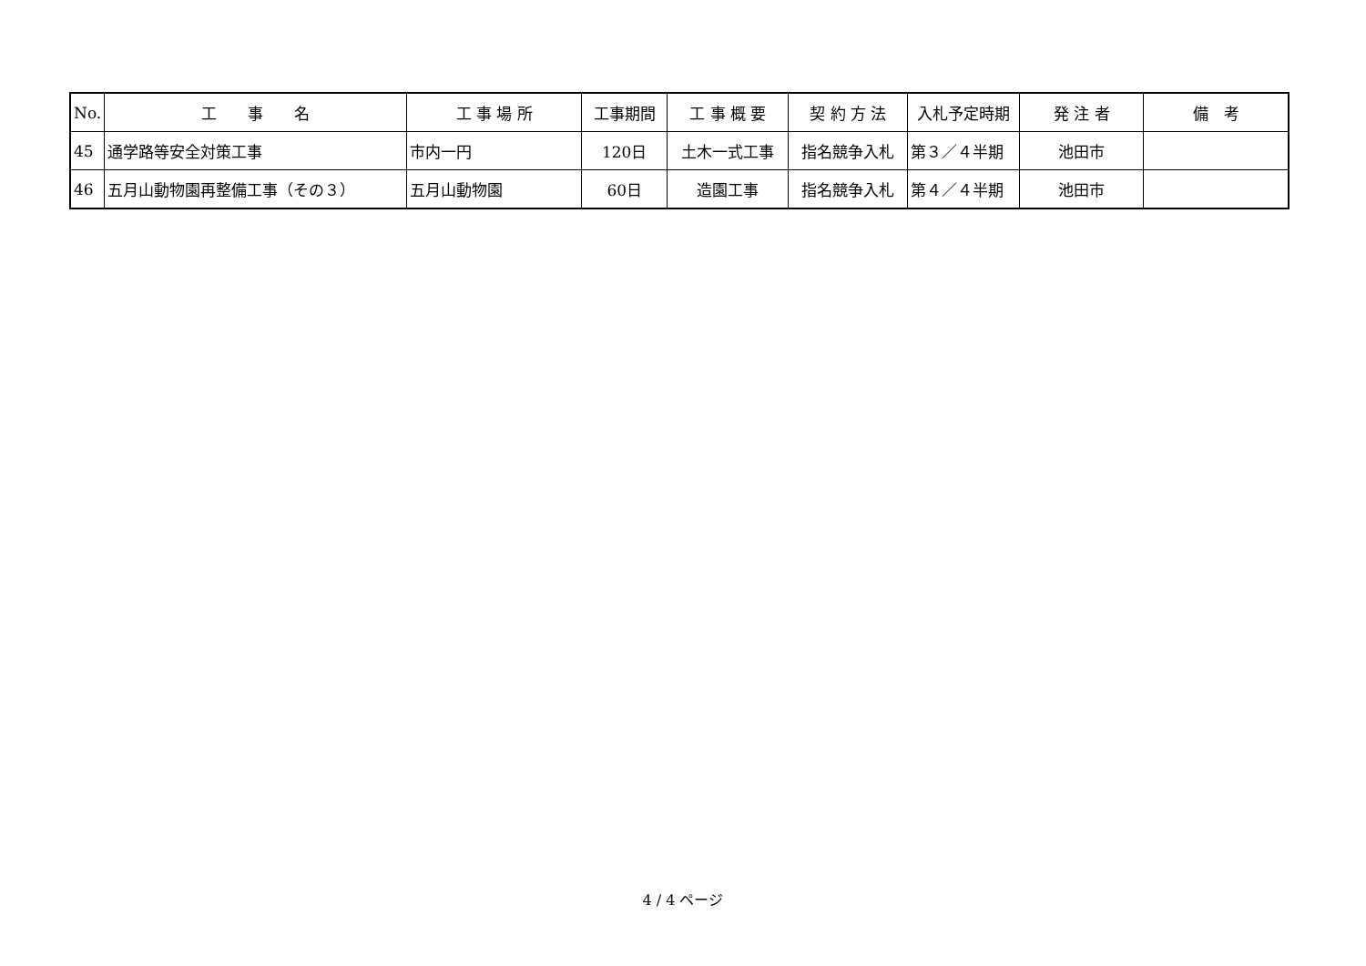| No. | 工 事 名 | 工 事 場 所 | 工事期間 | 工 事 概 要 | 契 約 方 法 | 入札予定時期 | 発 注 者 | 備 考 |
| --- | --- | --- | --- | --- | --- | --- | --- | --- |
| 45 | 通学路等安全対策工事 | 市内一円 | 120日 | 土木一式工事 | 指名競争入札 | 第３／４半期 | 池田市 | |
| 46 | 五月山動物園再整備工事（その３） | 五月山動物園 | 60日 | 造園工事 | 指名競争入札 | 第４／４半期 | 池田市 | |
4 / 4 ページ